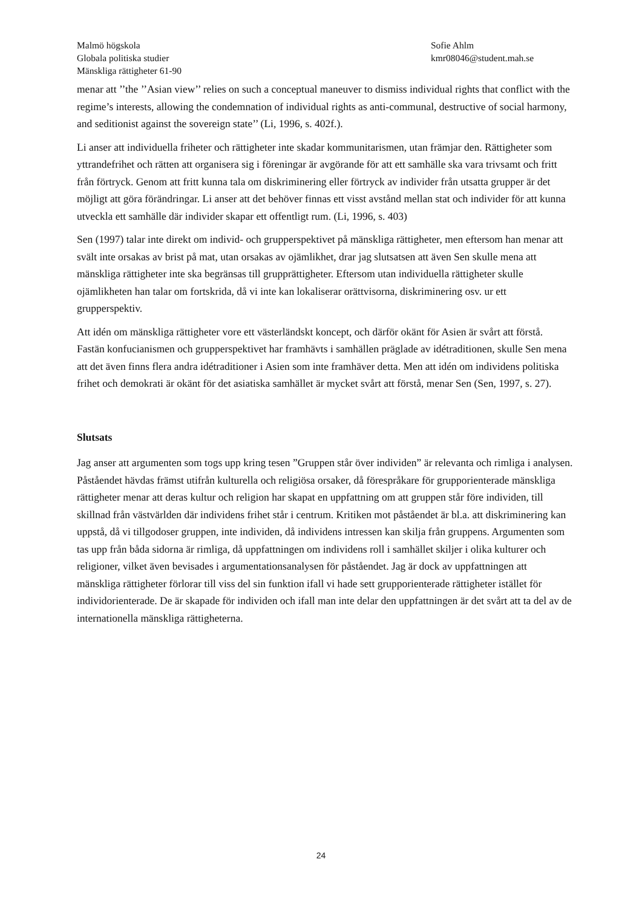Malmö högskola Sofie Ahlm
Globala politiska studier kmr08046@student.mah.se
Mänskliga rättigheter 61-90
menar att ’’the ’’Asian view’’ relies on such a conceptual maneuver to dismiss individual rights that conflict with the regime’s interests, allowing the condemnation of individual rights as anti-communal, destructive of social harmony, and seditionist against the sovereign state’’ (Li, 1996, s. 402f.).
Li anser att individuella friheter och rättigheter inte skadar kommunitarismen, utan främjar den. Rättigheter som yttrandefrihet och rätten att organisera sig i föreningar är avgörande för att ett samhälle ska vara trivsamt och fritt från förtryck. Genom att fritt kunna tala om diskriminering eller förtryck av individer från utsatta grupper är det möjligt att göra förändringar. Li anser att det behöver finnas ett visst avstånd mellan stat och individer för att kunna utveckla ett samhälle där individer skapar ett offentligt rum. (Li, 1996, s. 403)
Sen (1997) talar inte direkt om individ- och grupperspektivet på mänskliga rättigheter, men eftersom han menar att svält inte orsakas av brist på mat, utan orsakas av ojämlikhet, drar jag slutsatsen att även Sen skulle mena att mänskliga rättigheter inte ska begränsas till grupprättigheter. Eftersom utan individuella rättigheter skulle ojämlikheten han talar om fortskrida, då vi inte kan lokaliserar orättvisorna, diskriminering osv. ur ett grupperspektiv.
Att idén om mänskliga rättigheter vore ett västerländskt koncept, och därför okänt för Asien är svårt att förstå. Fastän konfucianismen och grupperspektivet har framhävts i samhällen präglade av idétraditionen, skulle Sen mena att det även finns flera andra idétraditioner i Asien som inte framhäver detta. Men att idén om individens politiska frihet och demokrati är okänt för det asiatiska samhället är mycket svårt att förstå, menar Sen (Sen, 1997, s. 27).
Slutsats
Jag anser att argumenten som togs upp kring tesen ”Gruppen står över individen” är relevanta och rimliga i analysen. Påståendet hävdas främst utifrån kulturella och religiösa orsaker, då förespråkare för grupporienterade mänskliga rättigheter menar att deras kultur och religion har skapat en uppfattning om att gruppen står före individen, till skillnad från västvärlden där individens frihet står i centrum. Kritiken mot påståendet är bl.a. att diskriminering kan uppstå, då vi tillgodoser gruppen, inte individen, då individens intressen kan skilja från gruppens. Argumenten som tas upp från båda sidorna är rimliga, då uppfattningen om individens roll i samhället skiljer i olika kulturer och religioner, vilket även bevisades i argumentationsanalysen för påståendet. Jag är dock av uppfattningen att mänskliga rättigheter förlorar till viss del sin funktion ifall vi hade sett grupporienterade rättigheter istället för individorienterade. De är skapade för individen och ifall man inte delar den uppfattningen är det svårt att ta del av de internationella mänskliga rättigheterna.
24